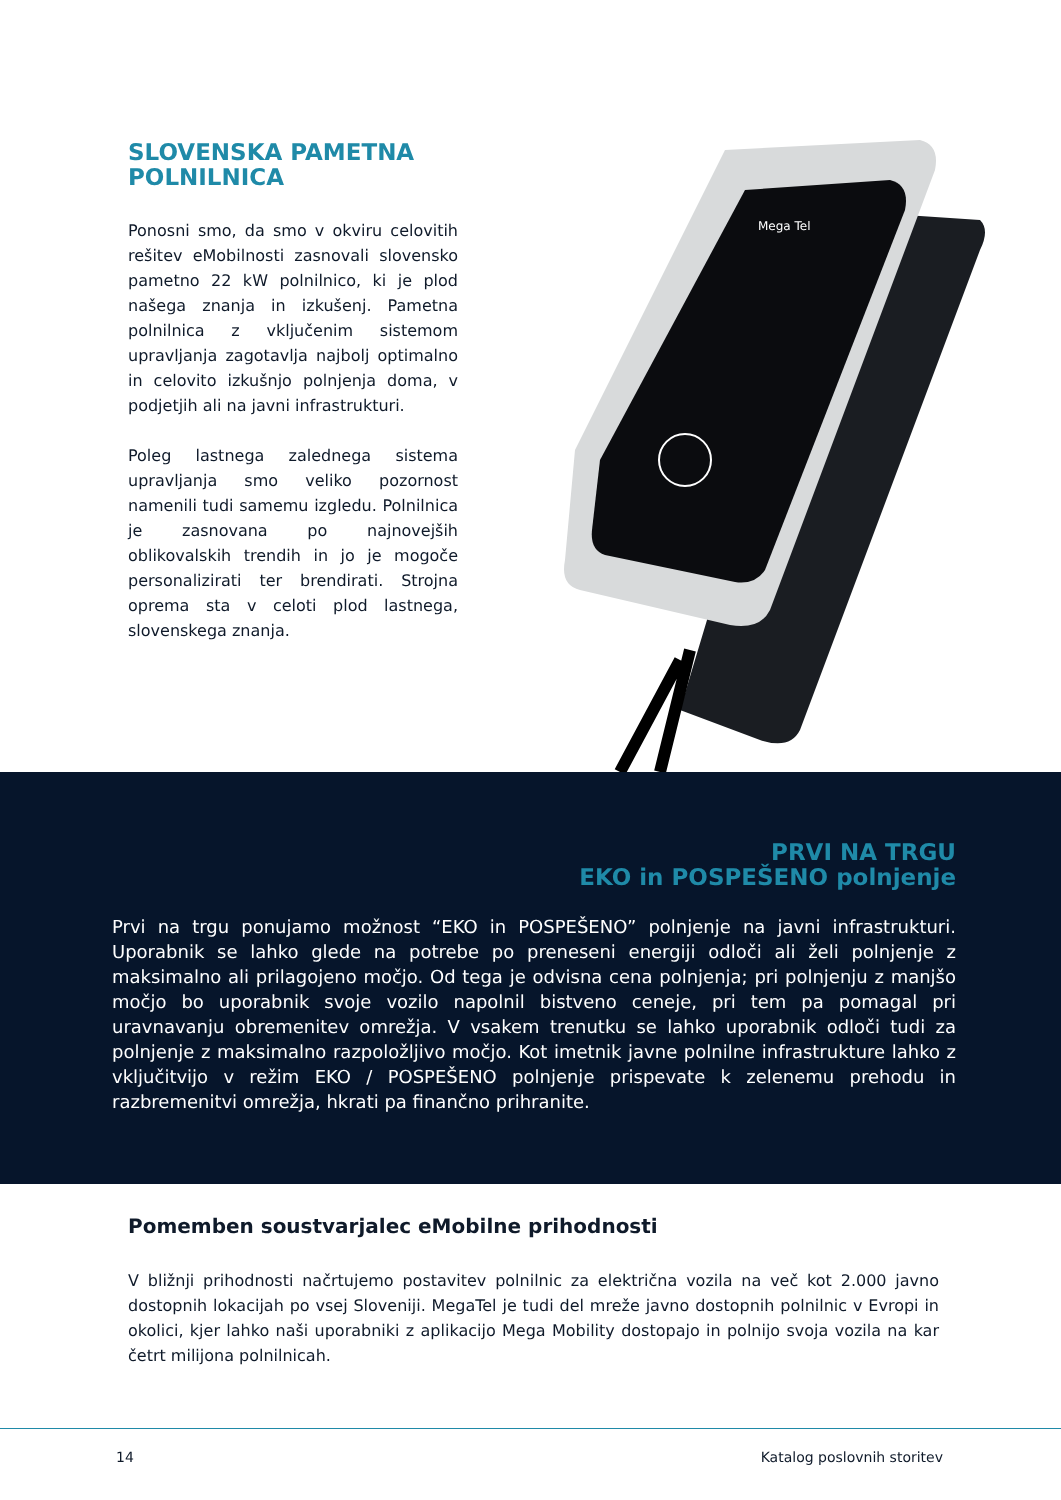SLOVENSKA PAMETNA POLNILNICA
Ponosni smo, da smo v okviru celovitih rešitev eMobilnosti zasnovali slovensko pametno 22 kW polnilnico, ki je plod našega znanja in izkušenj. Pametna polnilnica z vključenim sistemom upravljanja zagotavlja najbolj optimalno in celovito izkušnjo polnjenja doma, v podjetjih ali na javni infrastrukturi.
Poleg lastnega zalednega sistema upravljanja smo veliko pozornost namenili tudi samemu izgledu. Polnilnica je zasnovana po najnovejših oblikovalskih trendih in jo je mogoče personalizirati ter brendirati. Strojna oprema sta v celoti plod lastnega, slovenskega znanja.
Mega Tel
PRVI NA TRGU
EKO in POSPEŠENO polnjenje
Prvi na trgu ponujamo možnost “EKO in POSPEŠENO” polnjenje na javni infrastrukturi. Uporabnik se lahko glede na potrebe po preneseni energiji odloči ali želi polnjenje z maksimalno ali prilagojeno močjo. Od tega je odvisna cena polnjenja; pri polnjenju z manjšo močjo bo uporabnik svoje vozilo napolnil bistveno ceneje, pri tem pa pomagal pri uravnavanju obremenitev omrežja. V vsakem trenutku se lahko uporabnik odloči tudi za polnjenje z maksimalno razpoložljivo močjo. Kot imetnik javne polnilne infrastrukture lahko z vključitvijo v režim EKO / POSPEŠENO polnjenje prispevate k zelenemu prehodu in razbremenitvi omrežja, hkrati pa finančno prihranite.
Pomemben soustvarjalec eMobilne prihodnosti
V bližnji prihodnosti načrtujemo postavitev polnilnic za električna vozila na več kot 2.000 javno dostopnih lokacijah po vsej Sloveniji. MegaTel je tudi del mreže javno dostopnih polnilnic v Evropi in okolici, kjer lahko naši uporabniki z aplikacijo Mega Mobility dostopajo in polnijo svoja vozila na kar četrt milijona polnilnicah.
14 Katalog poslovnih storitev